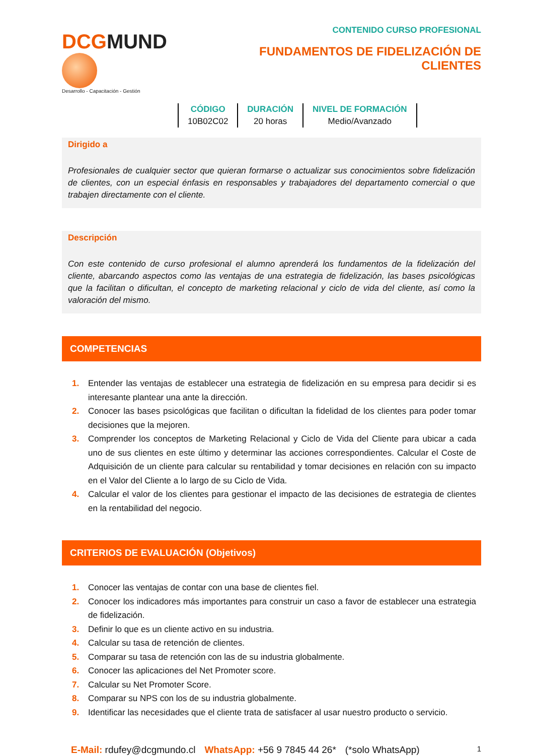DCGMUND
Desarrollo - Capacitación - Gestión
CONTENIDO CURSO PROFESIONAL
FUNDAMENTOS DE FIDELIZACIÓN DE CLIENTES
| CÓDIGO | DURACIÓN | NIVEL DE FORMACIÓN |
| --- | --- | --- |
| 10B02C02 | 20 horas | Medio/Avanzado |
Dirigido a
Profesionales de cualquier sector que quieran formarse o actualizar sus conocimientos sobre fidelización de clientes, con un especial énfasis en responsables y trabajadores del departamento comercial o que trabajen directamente con el cliente.
Descripción
Con este contenido de curso profesional el alumno aprenderá los fundamentos de la fidelización del cliente, abarcando aspectos como las ventajas de una estrategia de fidelización, las bases psicológicas que la facilitan o dificultan, el concepto de marketing relacional y ciclo de vida del cliente, así como la valoración del mismo.
COMPETENCIAS
1. Entender las ventajas de establecer una estrategia de fidelización en su empresa para decidir si es interesante plantear una ante la dirección.
2. Conocer las bases psicológicas que facilitan o dificultan la fidelidad de los clientes para poder tomar decisiones que la mejoren.
3. Comprender los conceptos de Marketing Relacional y Ciclo de Vida del Cliente para ubicar a cada uno de sus clientes en este último y determinar las acciones correspondientes. Calcular el Coste de Adquisición de un cliente para calcular su rentabilidad y tomar decisiones en relación con su impacto en el Valor del Cliente a lo largo de su Ciclo de Vida.
4. Calcular el valor de los clientes para gestionar el impacto de las decisiones de estrategia de clientes en la rentabilidad del negocio.
CRITERIOS DE EVALUACIÓN (Objetivos)
1. Conocer las ventajas de contar con una base de clientes fiel.
2. Conocer los indicadores más importantes para construir un caso a favor de establecer una estrategia de fidelización.
3. Definir lo que es un cliente activo en su industria.
4. Calcular su tasa de retención de clientes.
5. Comparar su tasa de retención con las de su industria globalmente.
6. Conocer las aplicaciones del Net Promoter score.
7. Calcular su Net Promoter Score.
8. Comparar su NPS con los de su industria globalmente.
9. Identificar las necesidades que el cliente trata de satisfacer al usar nuestro producto o servicio.
E-Mail: rdufey@dcgmundo.cl WhatsApp: +56 9 7845 44 26* (*solo WhatsApp) 1